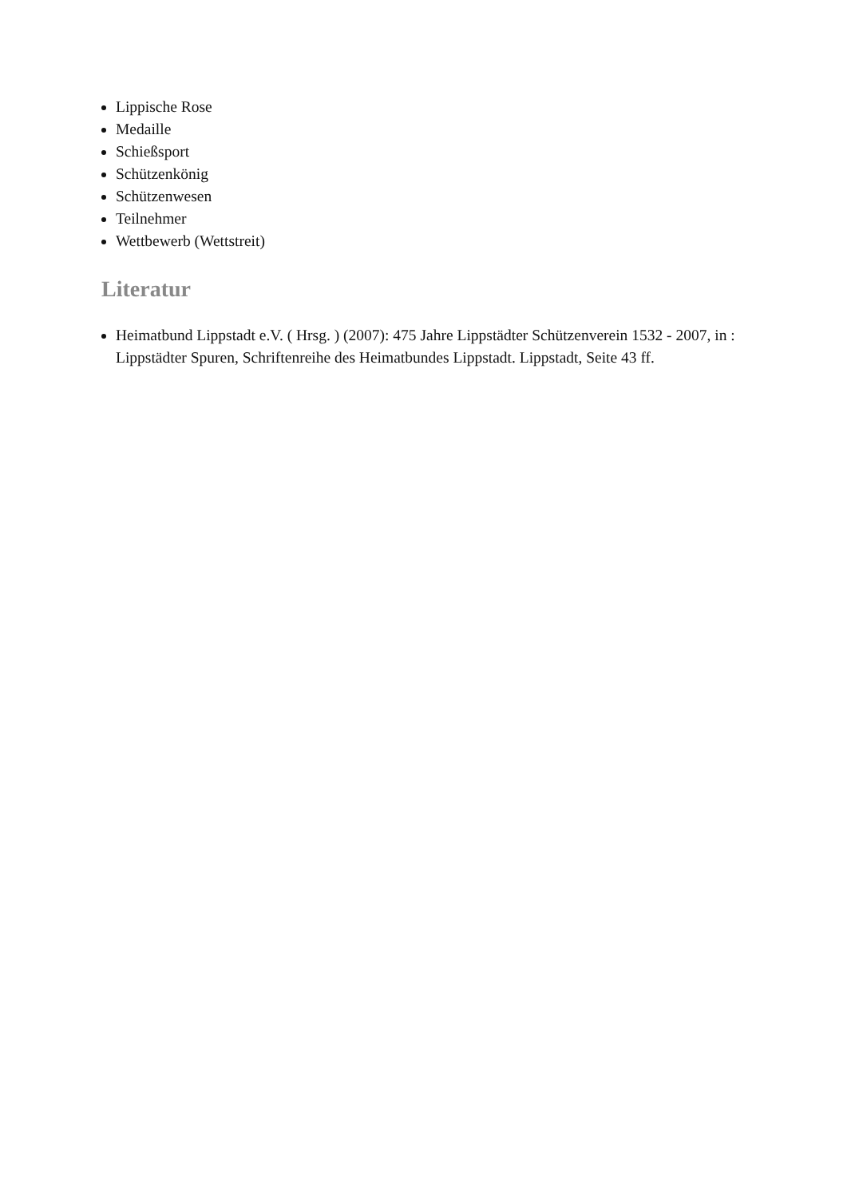Lippische Rose
Medaille
Schießsport
Schützenkönig
Schützenwesen
Teilnehmer
Wettbewerb (Wettstreit)
Literatur
Heimatbund Lippstadt e.V. ( Hrsg. ) (2007): 475 Jahre Lippstädter Schützenverein 1532 - 2007, in : Lippstädter Spuren, Schriftenreihe des Heimatbundes Lippstadt. Lippstadt, Seite 43 ff.